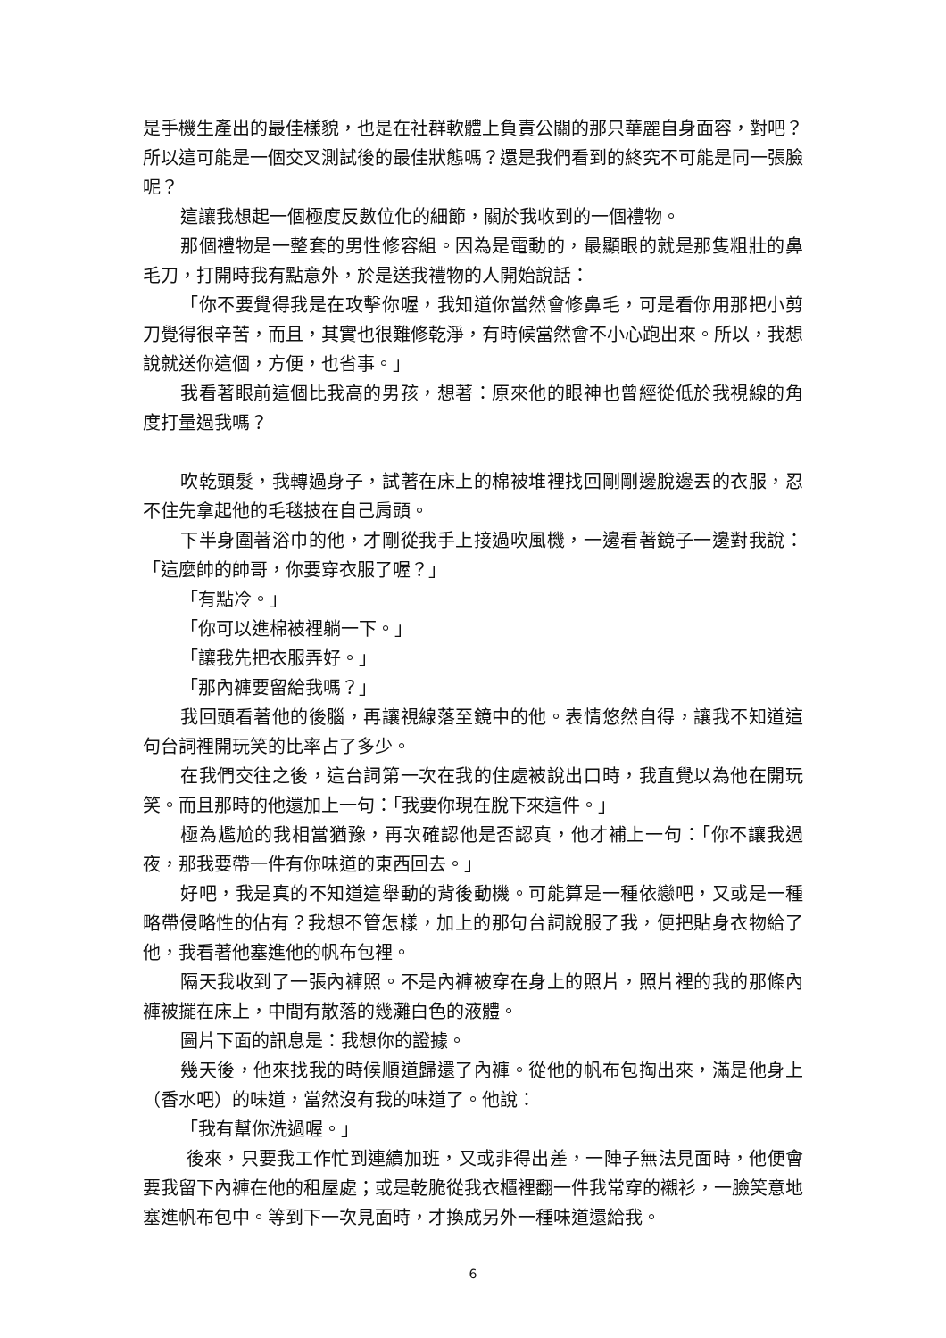是手機生產出的最佳樣貌，也是在社群軟體上負責公關的那只華麗自身面容，對吧？所以這可能是一個交叉測試後的最佳狀態嗎？還是我們看到的終究不可能是同一張臉呢？
這讓我想起一個極度反數位化的細節，關於我收到的一個禮物。
那個禮物是一整套的男性修容組。因為是電動的，最顯眼的就是那隻粗壯的鼻毛刀，打開時我有點意外，於是送我禮物的人開始說話：
「你不要覺得我是在攻擊你喔，我知道你當然會修鼻毛，可是看你用那把小剪刀覺得很辛苦，而且，其實也很難修乾淨，有時候當然會不小心跑出來。所以，我想說就送你這個，方便，也省事。」
我看著眼前這個比我高的男孩，想著：原來他的眼神也曾經從低於我視線的角度打量過我嗎？
吹乾頭髮，我轉過身子，試著在床上的棉被堆裡找回剛剛邊脫邊丟的衣服，忍不住先拿起他的毛毯披在自己肩頭。
下半身圍著浴巾的他，才剛從我手上接過吹風機，一邊看著鏡子一邊對我說：「這麼帥的帥哥，你要穿衣服了喔？」
「有點冷。」
「你可以進棉被裡躺一下。」
「讓我先把衣服弄好。」
「那內褲要留給我嗎？」
我回頭看著他的後腦，再讓視線落至鏡中的他。表情悠然自得，讓我不知道這句台詞裡開玩笑的比率占了多少。
在我們交往之後，這台詞第一次在我的住處被說出口時，我直覺以為他在開玩笑。而且那時的他還加上一句：「我要你現在脫下來這件。」
極為尷尬的我相當猶豫，再次確認他是否認真，他才補上一句：「你不讓我過夜，那我要帶一件有你味道的東西回去。」
好吧，我是真的不知道這舉動的背後動機。可能算是一種依戀吧，又或是一種略帶侵略性的佔有？我想不管怎樣，加上的那句台詞說服了我，便把貼身衣物給了他，我看著他塞進他的帆布包裡。
隔天我收到了一張內褲照。不是內褲被穿在身上的照片，照片裡的我的那條內褲被擺在床上，中間有散落的幾灘白色的液體。
圖片下面的訊息是：我想你的證據。
幾天後，他來找我的時候順道歸還了內褲。從他的帆布包掏出來，滿是他身上（香水吧）的味道，當然沒有我的味道了。他說：
「我有幫你洗過喔。」
後來，只要我工作忙到連續加班，又或非得出差，一陣子無法見面時，他便會要我留下內褲在他的租屋處；或是乾脆從我衣櫃裡翻一件我常穿的襯衫，一臉笑意地塞進帆布包中。等到下一次見面時，才換成另外一種味道還給我。
6